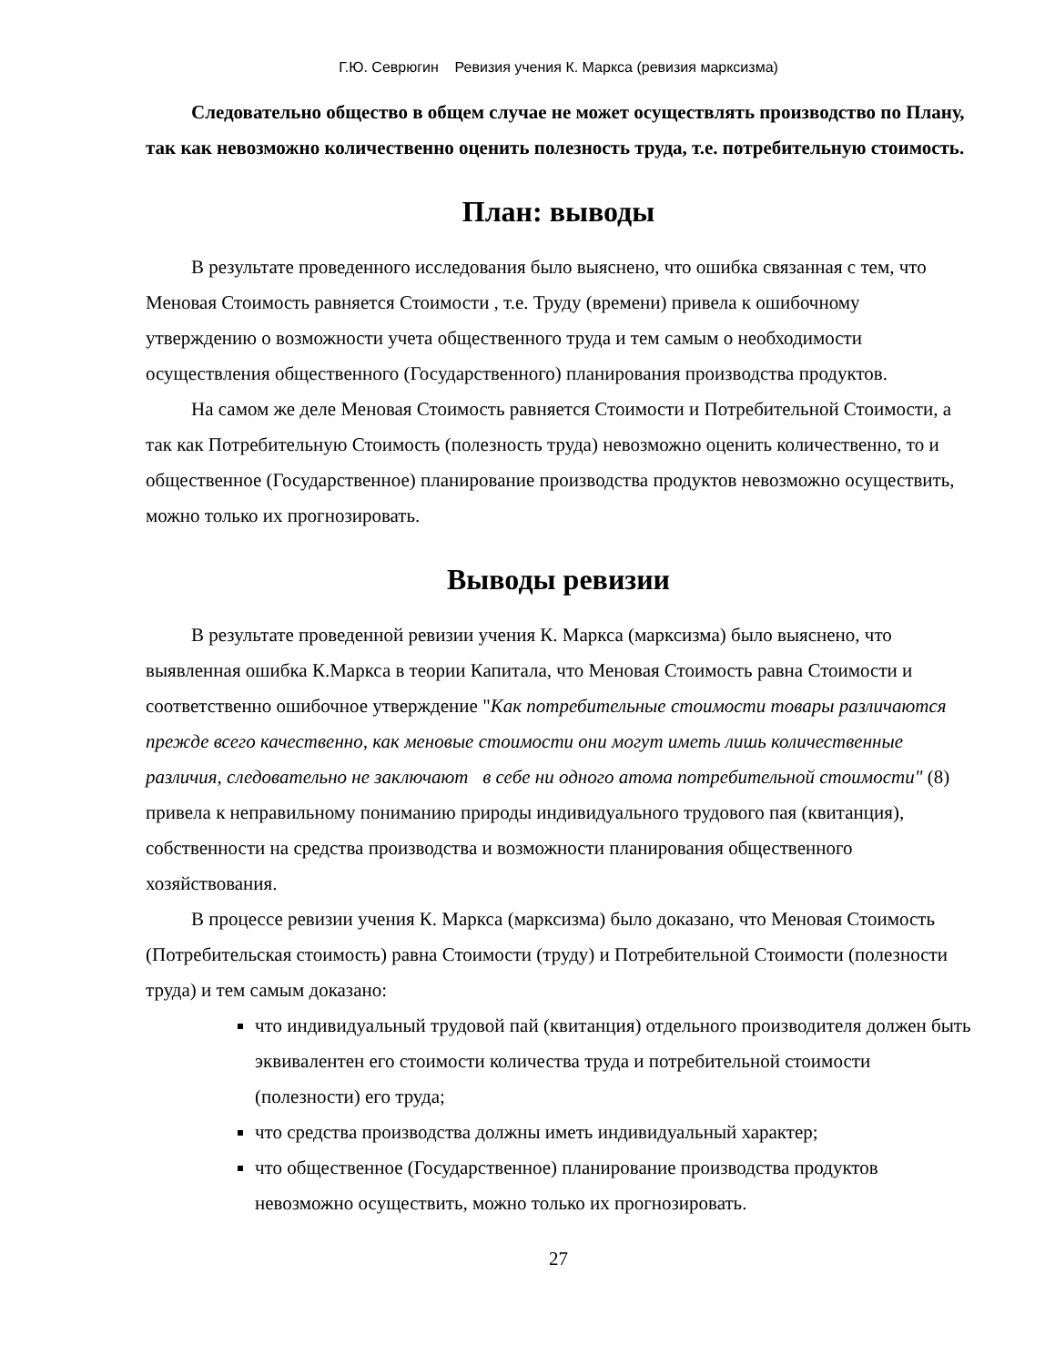Г.Ю. Севрюгин Ревизия учения К. Маркса (ревизия марксизма)
Следовательно общество в общем случае не может осуществлять производство по Плану, так как невозможно количественно оценить полезность труда, т.е. потребительную стоимость.
План: выводы
В результате проведенного исследования было выяснено, что ошибка связанная с тем, что Меновая Стоимость равняется Стоимости , т.е. Труду (времени) привела к ошибочному утверждению о возможности учета общественного труда и тем самым о необходимости осуществления общественного (Государственного) планирования производства продуктов.
На самом же деле Меновая Стоимость равняется Стоимости и Потребительной Стоимости, а так как Потребительную Стоимость (полезность труда) невозможно оценить количественно, то и общественное (Государственное) планирование производства продуктов невозможно осуществить, можно только их прогнозировать.
Выводы ревизии
В результате проведенной ревизии учения К. Маркса (марксизма) было выяснено, что выявленная ошибка К.Маркса в теории Капитала, что Меновая Стоимость равна Стоимости и соответственно ошибочное утверждение "Как потребительные стоимости товары различаются прежде всего качественно, как меновые стоимости они могут иметь лишь количественные различия, следовательно не заключают в себе ни одного атома потребительной стоимости" (8) привела к неправильному пониманию природы индивидуального трудового пая (квитанция), собственности на средства производства и возможности планирования общественного хозяйствования.
В процессе ревизии учения К. Маркса (марксизма) было доказано, что Меновая Стоимость (Потребительская стоимость) равна Стоимости (труду) и Потребительной Стоимости (полезности труда) и тем самым доказано:
что индивидуальный трудовой пай (квитанция) отдельного производителя должен быть эквивалентен его стоимости количества труда и потребительной стоимости (полезности) его труда;
что средства производства должны иметь индивидуальный характер;
что общественное (Государственное) планирование производства продуктов невозможно осуществить, можно только их прогнозировать.
27